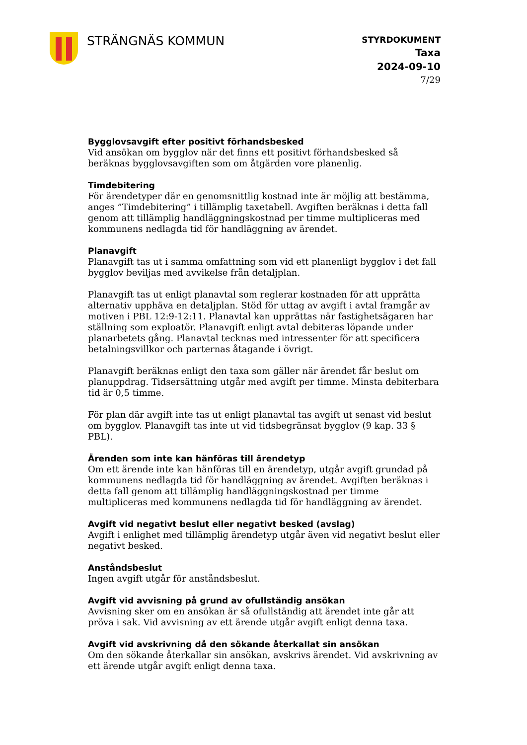STRÄNGNÄS KOMMUN
STYRDOKUMENT
Taxa
2024-09-10
7/29
Bygglovsavgift efter positivt förhandsbesked
Vid ansökan om bygglov när det finns ett positivt förhandsbesked så beräknas bygglovsavgiften som om åtgärden vore planenlig.
Timdebitering
För ärendetyper där en genomsnittlig kostnad inte är möjlig att bestämma, anges ”Timdebitering” i tillämplig taxetabell. Avgiften beräknas i detta fall genom att tillämplig handläggningskostnad per timme multipliceras med kommunens nedlagda tid för handläggning av ärendet.
Planavgift
Planavgift tas ut i samma omfattning som vid ett planenligt bygglov i det fall bygglov beviljas med avvikelse från detaljplan.
Planavgift tas ut enligt planavtal som reglerar kostnaden för att upprätta alternativ upphäva en detaljplan. Stöd för uttag av avgift i avtal framgår av motiven i PBL 12:9-12:11. Planavtal kan upprättas när fastighetsägaren har ställning som exploatör. Planavgift enligt avtal debiteras löpande under planarbetets gång. Planavtal tecknas med intressenter för att specificera betalningsvillkor och parternas åtagande i övrigt.
Planavgift beräknas enligt den taxa som gäller när ärendet får beslut om planuppdrag. Tidsersättning utgår med avgift per timme. Minsta debiterbara tid är 0,5 timme.
För plan där avgift inte tas ut enligt planavtal tas avgift ut senast vid beslut om bygglov. Planavgift tas inte ut vid tidsbegränsat bygglov (9 kap. 33 § PBL).
Ärenden som inte kan hänföras till ärendetyp
Om ett ärende inte kan hänföras till en ärendetyp, utgår avgift grundad på kommunens nedlagda tid för handläggning av ärendet. Avgiften beräknas i detta fall genom att tillämplig handläggningskostnad per timme multipliceras med kommunens nedlagda tid för handläggning av ärendet.
Avgift vid negativt beslut eller negativt besked (avslag)
Avgift i enlighet med tillämplig ärendetyp utgår även vid negativt beslut eller negativt besked.
Anståndsbeslut
Ingen avgift utgår för anståndsbeslut.
Avgift vid avvisning på grund av ofullständig ansökan
Avvisning sker om en ansökan är så ofullständig att ärendet inte går att pröva i sak. Vid avvisning av ett ärende utgår avgift enligt denna taxa.
Avgift vid avskrivning då den sökande återkallat sin ansökan
Om den sökande återkallar sin ansökan, avskrivs ärendet. Vid avskrivning av ett ärende utgår avgift enligt denna taxa.